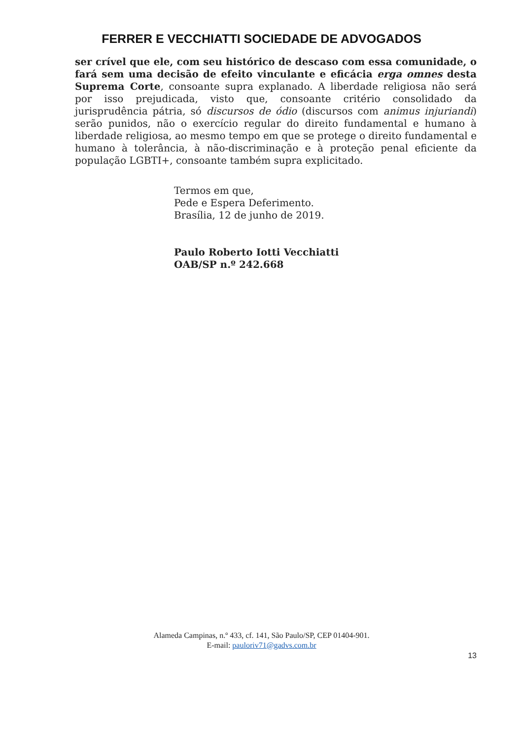FERRER E VECCHIATTI SOCIEDADE DE ADVOGADOS
ser crível que ele, com seu histórico de descaso com essa comunidade, o fará sem uma decisão de efeito vinculante e eficácia erga omnes desta Suprema Corte, consoante supra explanado. A liberdade religiosa não será por isso prejudicada, visto que, consoante critério consolidado da jurisprudência pátria, só discursos de ódio (discursos com animus injuriandi) serão punidos, não o exercício regular do direito fundamental e humano à liberdade religiosa, ao mesmo tempo em que se protege o direito fundamental e humano à tolerância, à não-discriminação e à proteção penal eficiente da população LGBTI+, consoante também supra explicitado.
Termos em que,
Pede e Espera Deferimento.
Brasília, 12 de junho de 2019.
Paulo Roberto Iotti Vecchiatti
OAB/SP n.º 242.668
Alameda Campinas, n.º 433, cf. 141, São Paulo/SP, CEP 01404-901.
E-mail: pauloriv71@gadvs.com.br
13